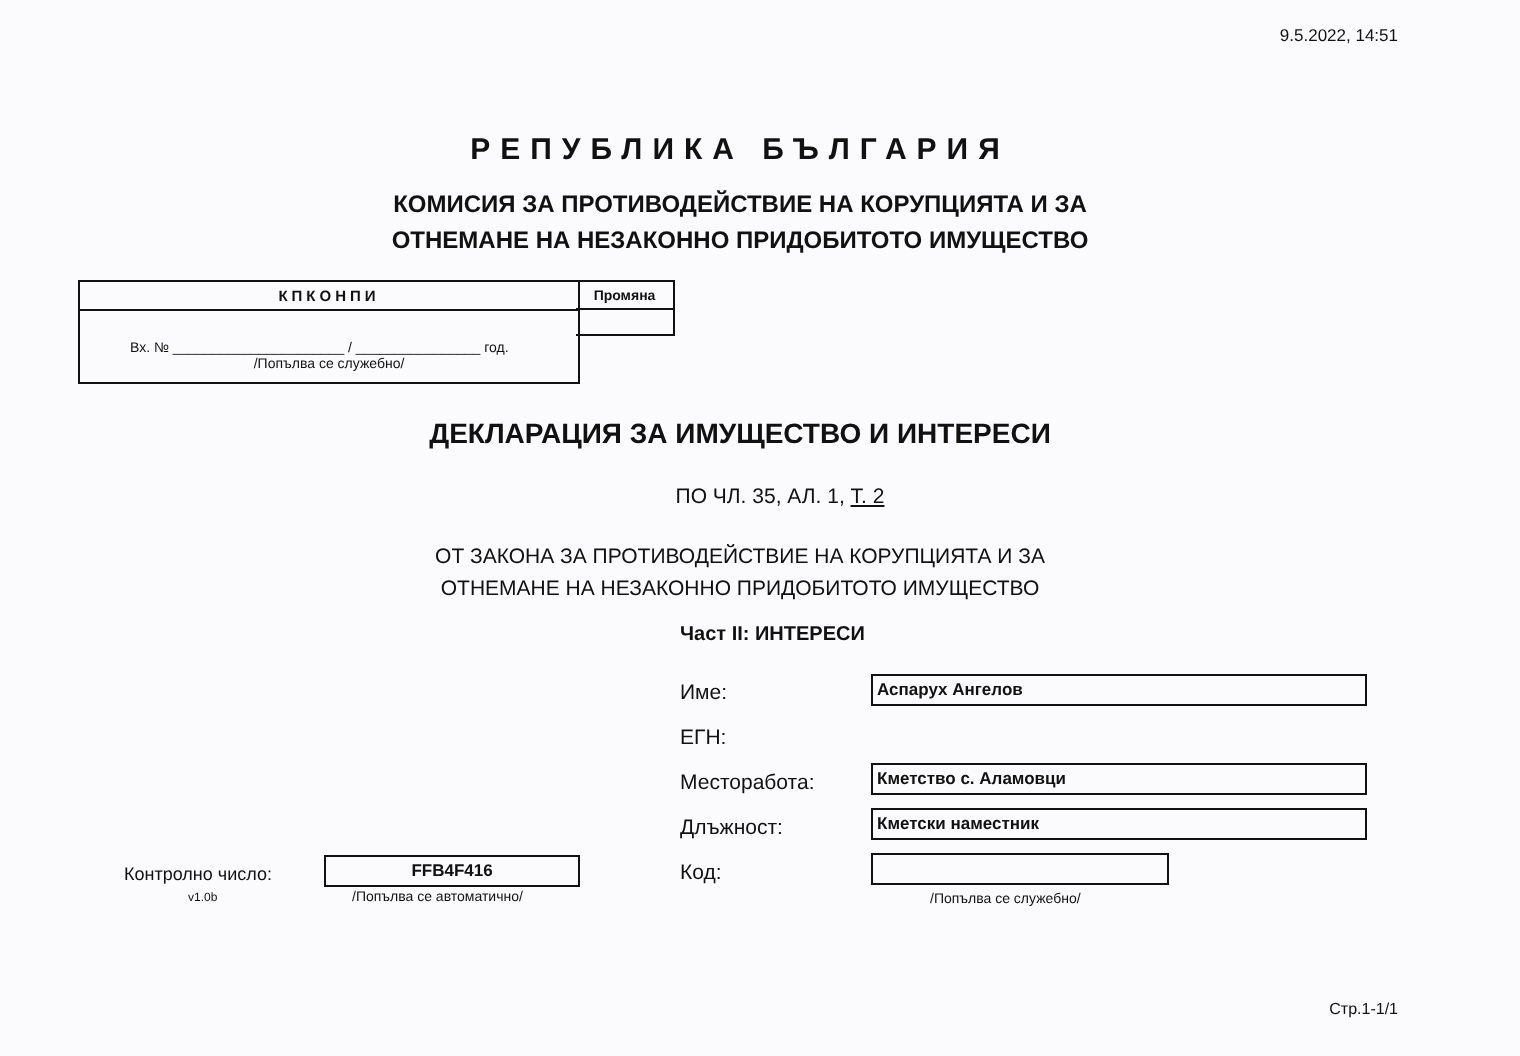9.5.2022, 14:51
РЕПУБЛИКА БЪЛГАРИЯ
КОМИСИЯ ЗА ПРОТИВОДЕЙСТВИЕ НА КОРУПЦИЯТА И ЗА
ОТНЕМАНЕ НА НЕЗАКОННО ПРИДОБИТОТО ИМУЩЕСТВО
КПКОНПИ
Вх. № ______________________ / ________________ год.
/Попълва се служебно/
Промяна
ДЕКЛАРАЦИЯ ЗА ИМУЩЕСТВО И ИНТЕРЕСИ
ПО ЧЛ. 35, АЛ. 1, Т. 2
ОТ ЗАКОНА ЗА ПРОТИВОДЕЙСТВИЕ НА КОРУПЦИЯТА И ЗА
ОТНЕМАНЕ НА НЕЗАКОННО ПРИДОБИТОТО ИМУЩЕСТВО
Част II: ИНТЕРЕСИ
Име: Аспарух Ангелов
ЕГН:
Месторабота: Кметство с. Аламовци
Длъжност: Кметски наместник
Код:
/Попълва се служебно/
Контролно число:
v1.0b
FFB4F416
/Попълва се автоматично/
Стр.1-1/1